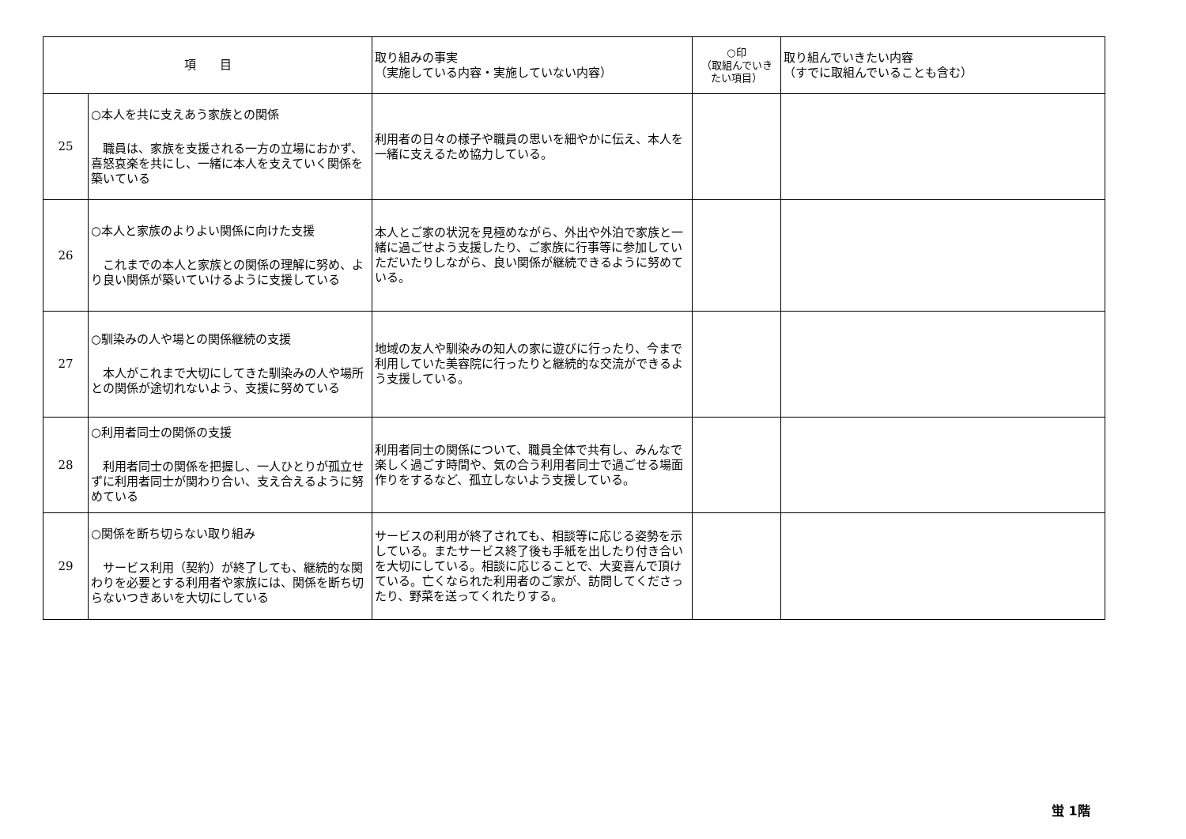| 項 目 | | 取り組みの事実 （実施している内容・実施していない内容） | ○印 （取組んでいき たい項目） | 取り組んでいきたい内容 （すでに取組んでいることも含む） |
| --- | --- | --- | --- | --- |
| 25 | ○本人を共に支えあう家族との関係 職員は、家族を支援される一方の立場におかず、喜怒哀楽を共にし、一緒に本人を支えていく関係を築いている | 利用者の日々の様子や職員の思いを細やかに伝え、本人を一緒に支えるため協力している。 | | |
| 26 | ○本人と家族のよりよい関係に向けた支援 これまでの本人と家族との関係の理解に努め、より良い関係が築いていけるように支援している | 本人とご家の状況を見極めながら、外出や外泊で家族と一緒に過ごせよう支援したり、ご家族に行事等に参加していただいたりしながら、良い関係が継続できるように努めている。 | | |
| 27 | ○馴染みの人や場との関係継続の支援 本人がこれまで大切にしてきた馴染みの人や場所との関係が途切れないよう、支援に努めている | 地域の友人や馴染みの知人の家に遊びに行ったり、今まで利用していた美容院に行ったりと継続的な交流ができるよう支援している。 | | |
| 28 | ○利用者同士の関係の支援 利用者同士の関係を把握し、一人ひとりが孤立せずに利用者同士が関わり合い、支え合えるように努めている | 利用者同士の関係について、職員全体で共有し、みんなで楽しく過ごす時間や、気の合う利用者同士で過ごせる場面作りをするなど、孤立しないよう支援している。 | | |
| 29 | ○関係を断ち切らない取り組み サービス利用（契約）が終了しても、継続的な関わりを必要とする利用者や家族には、関係を断ち切らないつきあいを大切にしている | サービスの利用が終了されても、相談等に応じる姿勢を示している。またサービス終了後も手紙を出したり付き合いを大切にしている。相談に応じることで、大変喜んで頂けている。亡くなられた利用者のご家が、訪問してくださったり、野菜を送ってくれたりする。 | | |
蛍 1階